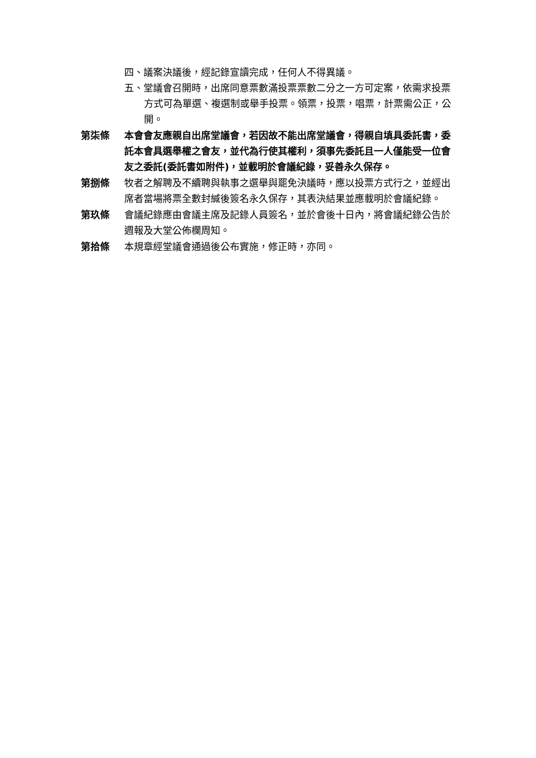四、議案決議後，經記錄宣讀完成，任何人不得異議。
五、堂議會召開時，出席同意票數滿投票票數二分之一方可定案，依需求投票方式可為單選、複選制或舉手投票。領票，投票，唱票，計票需公正，公開。
第柒條 本會會友應親自出席堂議會，若因故不能出席堂議會，得親自填具委託書，委託本會具選舉權之會友，並代為行使其權利，須事先委託且一人僅能受一位會友之委託(委託書如附件)，並載明於會議紀錄，妥善永久保存。
第捌條 牧者之解聘及不續聘與執事之選舉與罷免決議時，應以投票方式行之，並經出席者當場將票全數封緘後簽名永久保存，其表決結果並應載明於會議紀錄。
第玖條 會議紀錄應由會議主席及記錄人員簽名，並於會後十日內，將會議紀錄公告於週報及大堂公佈欄周知。
第拾條 本規章經堂議會通過後公布實施，修正時，亦同。